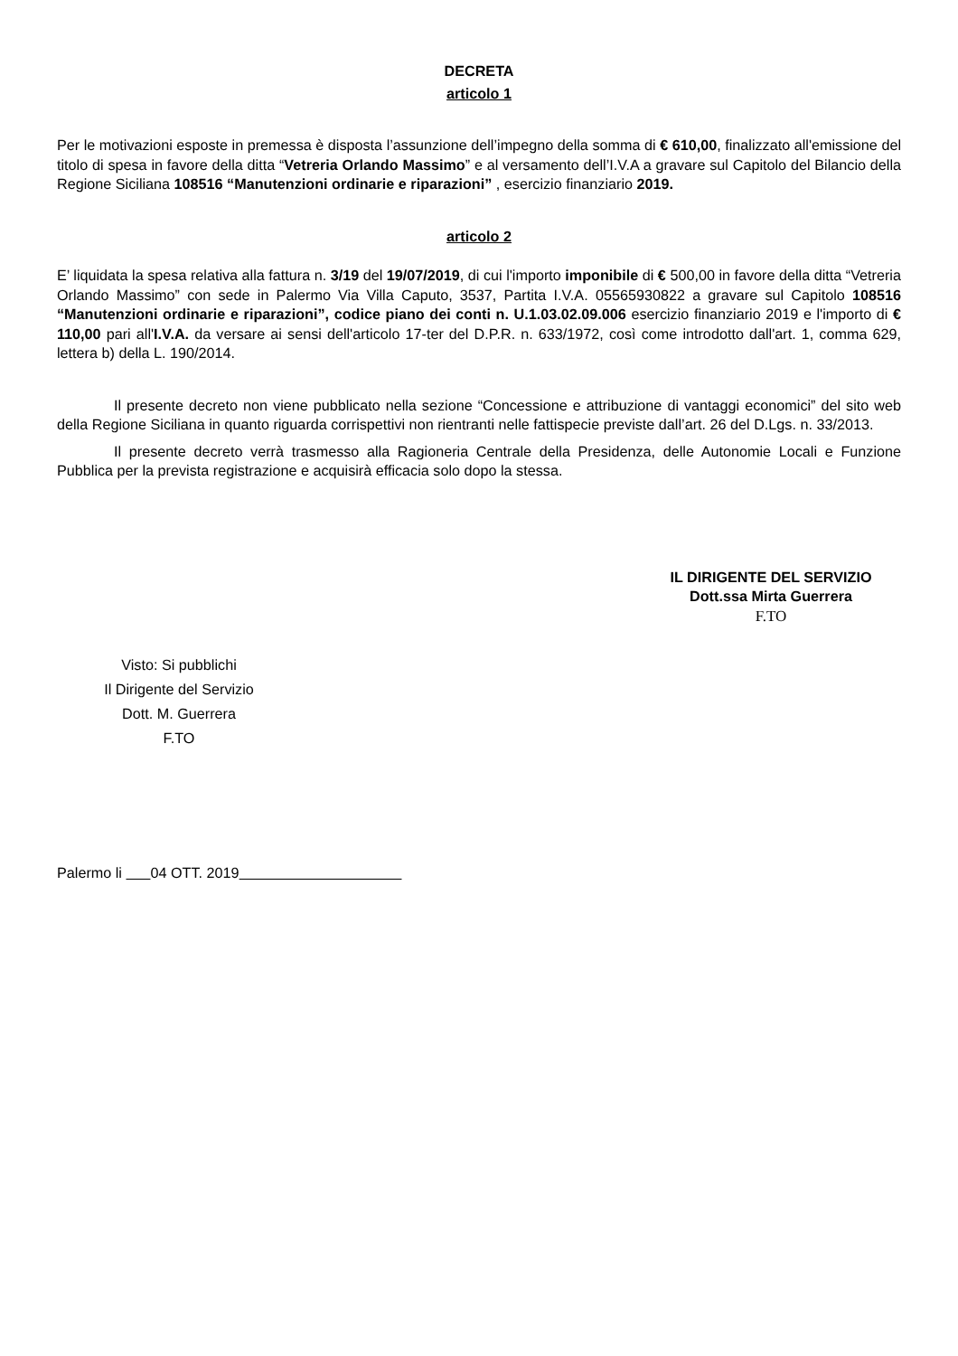DECRETA
articolo 1
Per le motivazioni esposte in premessa è disposta l’assunzione dell’impegno della somma di € 610,00, finalizzato all'emissione del titolo di spesa in favore della ditta “Vetreria Orlando Massimo” e al versamento dell’I.V.A a gravare sul Capitolo del Bilancio della Regione Siciliana 108516 “Manutenzioni ordinarie e riparazioni” , esercizio finanziario 2019.
articolo 2
E’ liquidata la spesa relativa alla fattura n. 3/19 del 19/07/2019, di cui l'importo imponibile di € 500,00 in favore della ditta “Vetreria Orlando Massimo” con sede in Palermo Via Villa Caputo, 3537, Partita I.V.A. 05565930822 a gravare sul Capitolo 108516 “Manutenzioni ordinarie e riparazioni”, codice piano dei conti n. U.1.03.02.09.006 esercizio finanziario 2019 e l'importo di € 110,00 pari all'I.V.A. da versare ai sensi dell'articolo 17-ter del D.P.R. n. 633/1972, così come introdotto dall'art. 1, comma 629, lettera b) della L. 190/2014.
Il presente decreto non viene pubblicato nella sezione “Concessione e attribuzione di vantaggi economici” del sito web della Regione Siciliana in quanto riguarda corrispettivi non rientranti nelle fattispecie previste dall’art. 26 del D.Lgs. n. 33/2013.
Il presente decreto verrà trasmesso alla Ragioneria Centrale della Presidenza, delle Autonomie Locali e Funzione Pubblica per la prevista registrazione e acquisirà efficacia solo dopo la stessa.
IL DIRIGENTE DEL SERVIZIO
Dott.ssa Mirta Guerrera
F.TO
Visto: Si pubblichi
Il Dirigente del Servizio
Dott. M. Guerrera
F.TO
Palermo li 04 OTT. 2019